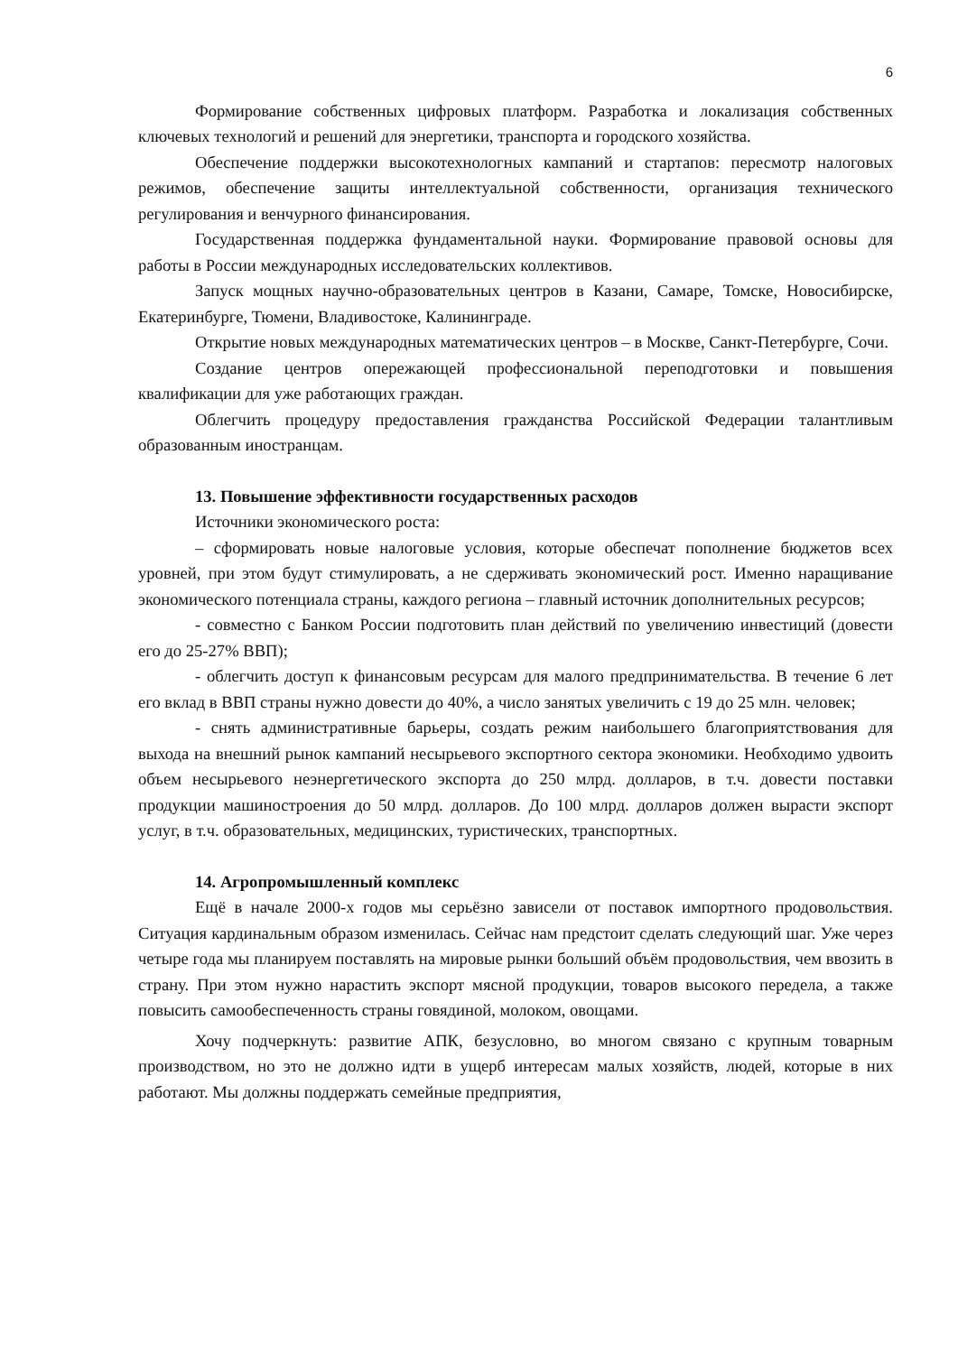6
Формирование собственных цифровых платформ. Разработка и локализация собственных ключевых технологий и решений для энергетики, транспорта и городского хозяйства.
Обеспечение поддержки высокотехнологных кампаний и стартапов: пересмотр налоговых режимов, обеспечение защиты интеллектуальной собственности, организация технического регулирования и венчурного финансирования.
Государственная поддержка фундаментальной науки. Формирование правовой основы для работы в России международных исследовательских коллективов.
Запуск мощных научно-образовательных центров в Казани, Самаре, Томске, Новосибирске, Екатеринбурге, Тюмени, Владивостоке, Калининграде.
Открытие новых международных математических центров – в Москве, Санкт-Петербурге, Сочи.
Создание центров опережающей профессиональной переподготовки и повышения квалификации для уже работающих граждан.
Облегчить процедуру предоставления гражданства Российской Федерации талантливым образованным иностранцам.
13. Повышение эффективности государственных расходов
Источники экономического роста:
– сформировать новые налоговые условия, которые обеспечат пополнение бюджетов всех уровней, при этом будут стимулировать, а не сдерживать экономический рост. Именно наращивание экономического потенциала страны, каждого региона – главный источник дополнительных ресурсов;
- совместно с Банком России подготовить план действий по увеличению инвестиций (довести его до 25-27% ВВП);
- облегчить доступ к финансовым ресурсам для малого предпринимательства. В течение 6 лет его вклад в ВВП страны нужно довести до 40%, а число занятых увеличить с 19 до 25 млн. человек;
- снять административные барьеры, создать режим наибольшего благоприятствования для выхода на внешний рынок кампаний несырьевого экспортного сектора экономики. Необходимо удвоить объем несырьевого неэнергетического экспорта до 250 млрд. долларов, в т.ч. довести поставки продукции машиностроения до 50 млрд. долларов. До 100 млрд. долларов должен вырасти экспорт услуг, в т.ч. образовательных, медицинских, туристических, транспортных.
14. Агропромышленный комплекс
Ещё в начале 2000-х годов мы серьёзно зависели от поставок импортного продовольствия. Ситуация кардинальным образом изменилась. Сейчас нам предстоит сделать следующий шаг. Уже через четыре года мы планируем поставлять на мировые рынки больший объём продовольствия, чем ввозить в страну. При этом нужно нарастить экспорт мясной продукции, товаров высокого передела, а также повысить самообеспеченность страны говядиной, молоком, овощами.
Хочу подчеркнуть: развитие АПК, безусловно, во многом связано с крупным товарным производством, но это не должно идти в ущерб интересам малых хозяйств, людей, которые в них работают. Мы должны поддержать семейные предприятия,